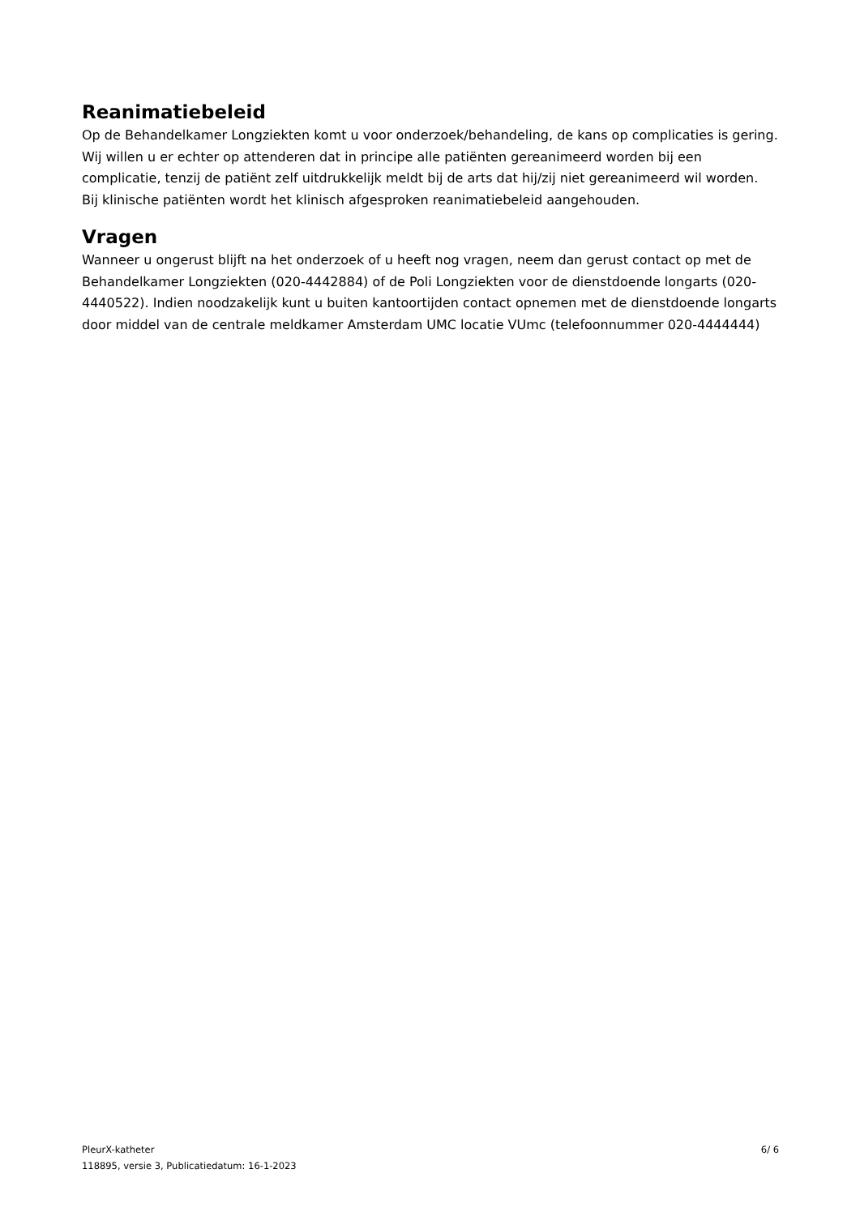Reanimatiebeleid
Op de Behandelkamer Longziekten komt u voor onderzoek/behandeling, de kans op complicaties is gering. Wij willen u er echter op attenderen dat in principe alle patiënten gereanimeerd worden bij een complicatie, tenzij de patiënt zelf uitdrukkelijk meldt bij de arts dat hij/zij niet gereanimeerd wil worden.
Bij klinische patiënten wordt het klinisch afgesproken reanimatiebeleid aangehouden.
Vragen
Wanneer u ongerust blijft na het onderzoek of u heeft nog vragen, neem dan gerust contact op met de Behandelkamer Longziekten (020-4442884) of de Poli Longziekten voor de dienstdoende longarts (020-4440522). Indien noodzakelijk kunt u buiten kantoortijden contact opnemen met de dienstdoende longarts door middel van de centrale meldkamer Amsterdam UMC locatie VUmc (telefoonnummer 020-4444444)
PleurX-katheter
118895, versie 3, Publicatiedatum: 16-1-2023
6/ 6